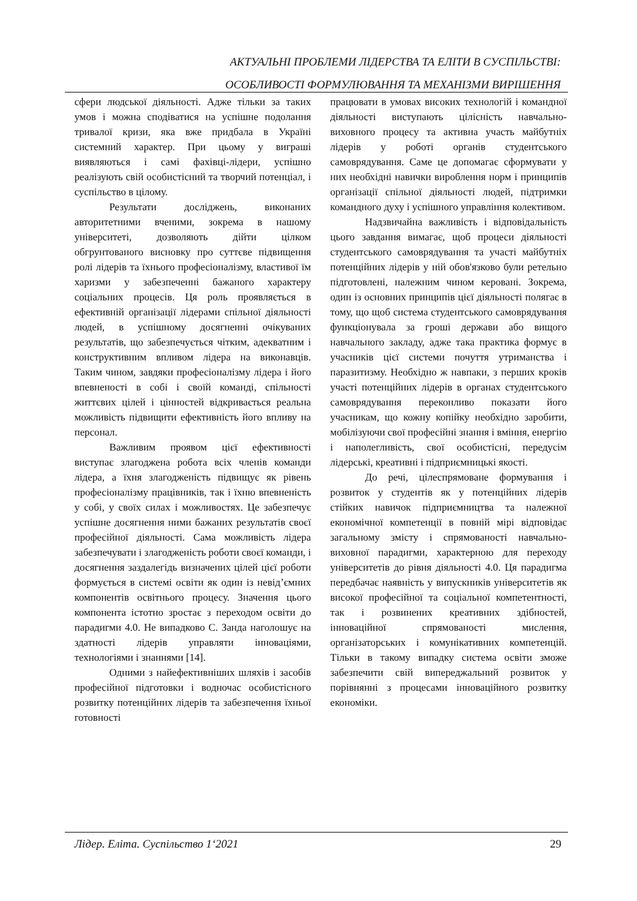АКТУАЛЬНІ ПРОБЛЕМИ ЛІДЕРСТВА ТА ЕЛІТИ В СУСПІЛЬСТВІ:
ОСОБЛИВОСТІ ФОРМУЛЮВАННЯ ТА МЕХАНІЗМИ ВИРІШЕННЯ
сфери людської діяльності. Адже тільки за таких умов і можна сподіватися на успішне подолання тривалої кризи, яка вже придбала в Україні системний характер. При цьому у виграші виявляються і самі фахівці-лідери, успішно реалізують свій особистісний та творчий потенціал, і суспільство в цілому.
Результати досліджень, виконаних авторитетними вченими, зокрема в нашому університеті, дозволяють дійти цілком обгрунтованого висновку про суттєве підвищення ролі лідерів та їхнього професіоналізму, властивої їм харизми у забезпеченні бажаного характеру соціальних процесів. Ця роль проявляється в ефективній організації лідерами спільної діяльності людей, в успішному досягненні очікуваних результатів, що забезпечується чітким, адекватним і конструктивним впливом лідера на виконавців. Таким чином, завдяки професіоналізму лідера і його впевненості в собі і своїй команді, спільності життєвих цілей і цінностей відкривається реальна можливість підвищити ефективність його впливу на персонал.
Важливим проявом цієї ефективності виступає злагоджена робота всіх членів команди лідера, а їхня злагодженість підвищує як рівень професіоналізму працівників, так і їхню впевненість у собі, у своїх силах і можливостях. Це забезпечує успішне досягнення ними бажаних результатів своєї професійної діяльності. Сама можливість лідера забезпечувати і злагодженість роботи своєї команди, і досягнення заздалегідь визначених цілей цієї роботи формується в системі освіти як один із невід’ємних компонентів освітнього процесу. Значення цього компонента істотно зростає з переходом освіти до парадигми 4.0. Не випадково С. Занда наголошує на здатності лідерів управляти інноваціями, технологіями і знаннями [14].
Одними з найефективніших шляхів і засобів професійної підготовки і водночас особистісного розвитку потенційних лідерів та забезпечення їхньої готовності
працювати в умовах високих технологій і командної діяльності виступають цілісність навчально-виховного процесу та активна участь майбутніх лідерів у роботі органів студентського самоврядування. Саме це допомагає сформувати у них необхідні навички вироблення норм і принципів організації спільної діяльності людей, підтримки командного духу і успішного управління колективом.
Надзвичайна важливість і відповідальність цього завдання вимагає, щоб процеси діяльності студентського самоврядування та участі майбутніх потенційних лідерів у ній обов'язково були ретельно підготовлені, належним чином керовані. Зокрема, один із основних принципів цієї діяльності полягає в тому, що щоб система студентського самоврядування функціонувала за гроші держави або вищого навчального закладу, адже така практика формує в учасників цієї системи почуття утриманства і паразитизму. Необхідно ж навпаки, з перших кроків участі потенційних лідерів в органах студентського самоврядування переконливо показати його учасникам, що кожну копійку необхідно заробити, мобілізуючи свої професійні знання і вміння, енергію і наполегливість, свої особистісні, передусім лідерські, креативні і підприємницькі якості.
До речі, цілеспрямоване формування і розвиток у студентів як у потенційних лідерів стійких навичок підприємництва та належної економічної компетенції в повній мірі відповідає загальному змісту і спрямованості навчально-виховної парадигми, характерною для переходу університетів до рівня діяльності 4.0. Ця парадигма передбачає наявність у випускників університетів як високої професійної та соціальної компетентності, так і розвинених креативних здібностей, інноваційної спрямованості мислення, організаторських і комунікативних компетенцій. Тільки в такому випадку система освіти зможе забезпечити свій випереджальний розвиток у порівнянні з процесами інноваційного розвитку економіки.
Лідер. Еліта. Суспільство 1‘2021 29